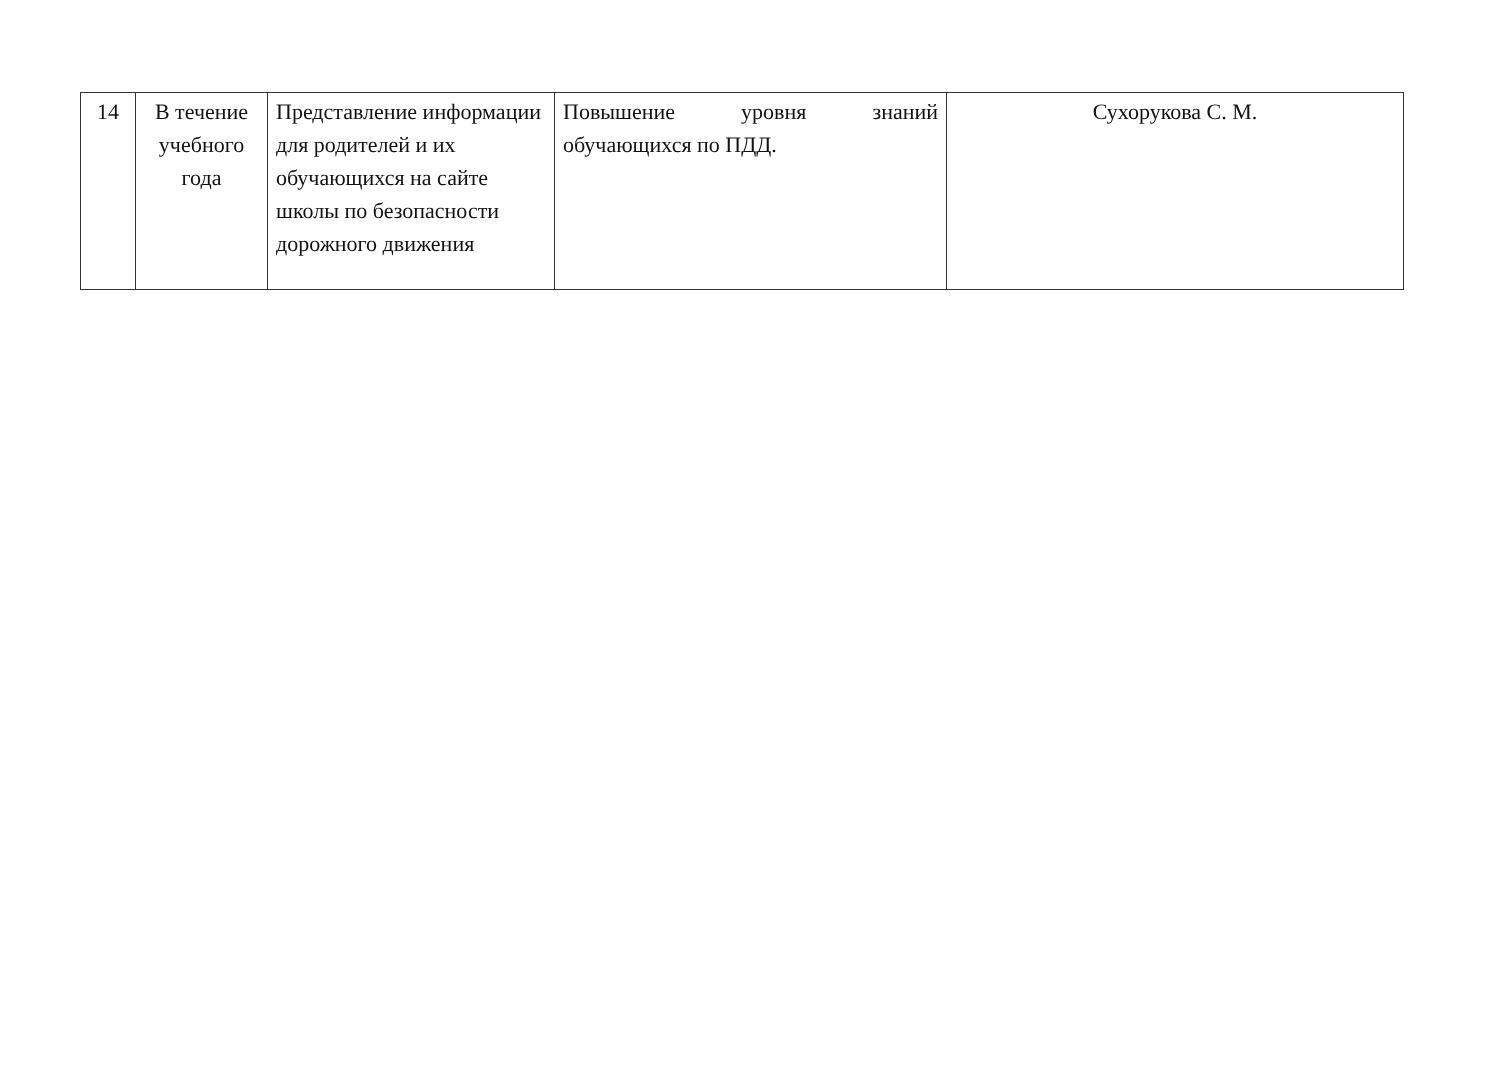| 14 | В течение учебного года | Представление информации для родителей и их обучающихся на сайте школы по безопасности дорожного движения | Повышение уровня знаний обучающихся по ПДД. | Сухорукова С. М. |